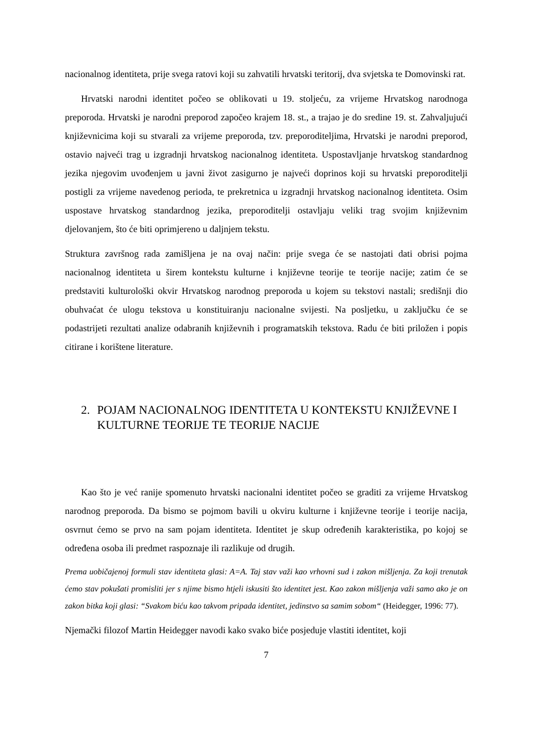nacionalnog identiteta, prije svega ratovi koji su zahvatili hrvatski teritorij, dva svjetska te Domovinski rat.
Hrvatski narodni identitet počeo se oblikovati u 19. stoljeću, za vrijeme Hrvatskog narodnoga preporoda. Hrvatski je narodni preporod započeo krajem 18. st., a trajao je do sredine 19. st. Zahvaljujući književnicima koji su stvarali za vrijeme preporoda, tzv. preporoditeljima, Hrvatski je narodni preporod, ostavio najveći trag u izgradnji hrvatskog nacionalnog identiteta. Uspostavljanje hrvatskog standardnog jezika njegovim uvođenjem u javni život zasigurno je najveći doprinos koji su hrvatski preporoditelji postigli za vrijeme navedenog perioda, te prekretnica u izgradnji hrvatskog nacionalnog identiteta. Osim uspostave hrvatskog standardnog jezika, preporoditelji ostavljaju veliki trag svojim književnim djelovanjem, što će biti oprimjereno u daljnjem tekstu.
Struktura završnog rada zamišljena je na ovaj način: prije svega će se nastojati dati obrisi pojma nacionalnog identiteta u širem kontekstu kulturne i književne teorije te teorije nacije; zatim će se predstaviti kulturološki okvir Hrvatskog narodnog preporoda u kojem su tekstovi nastali; središnji dio obuhvaćat će ulogu tekstova u konstituiranju nacionalne svijesti. Na posljetku, u zaključku će se podastrijeti rezultati analize odabranih književnih i programatskih tekstova. Radu će biti priložen i popis citirane i korištene literature.
2. POJAM NACIONALNOG IDENTITETA U KONTEKSTU KNJIŽEVNE I KULTURNE TEORIJE TE TEORIJE NACIJE
Kao što je već ranije spomenuto hrvatski nacionalni identitet počeo se graditi za vrijeme Hrvatskog narodnog preporoda. Da bismo se pojmom bavili u okviru kulturne i književne teorije i teorije nacija, osvrnut ćemo se prvo na sam pojam identiteta. Identitet je skup određenih karakteristika, po kojoj se određena osoba ili predmet raspoznaje ili razlikuje od drugih.
Prema uobičajenoj formuli stav identiteta glasi: A=A. Taj stav važi kao vrhovni sud i zakon mišljenja. Za koji trenutak ćemo stav pokušati promisliti jer s njime bismo htjeli iskusiti što identitet jest. Kao zakon mišljenja važi samo ako je on zakon bitka koji glasi: “Svakom biću kao takvom pripada identitet, jedinstvo sa samim sobom“ (Heidegger, 1996: 77).
Njemački filozof Martin Heidegger navodi kako svako biće posjeduje vlastiti identitet, koji
7